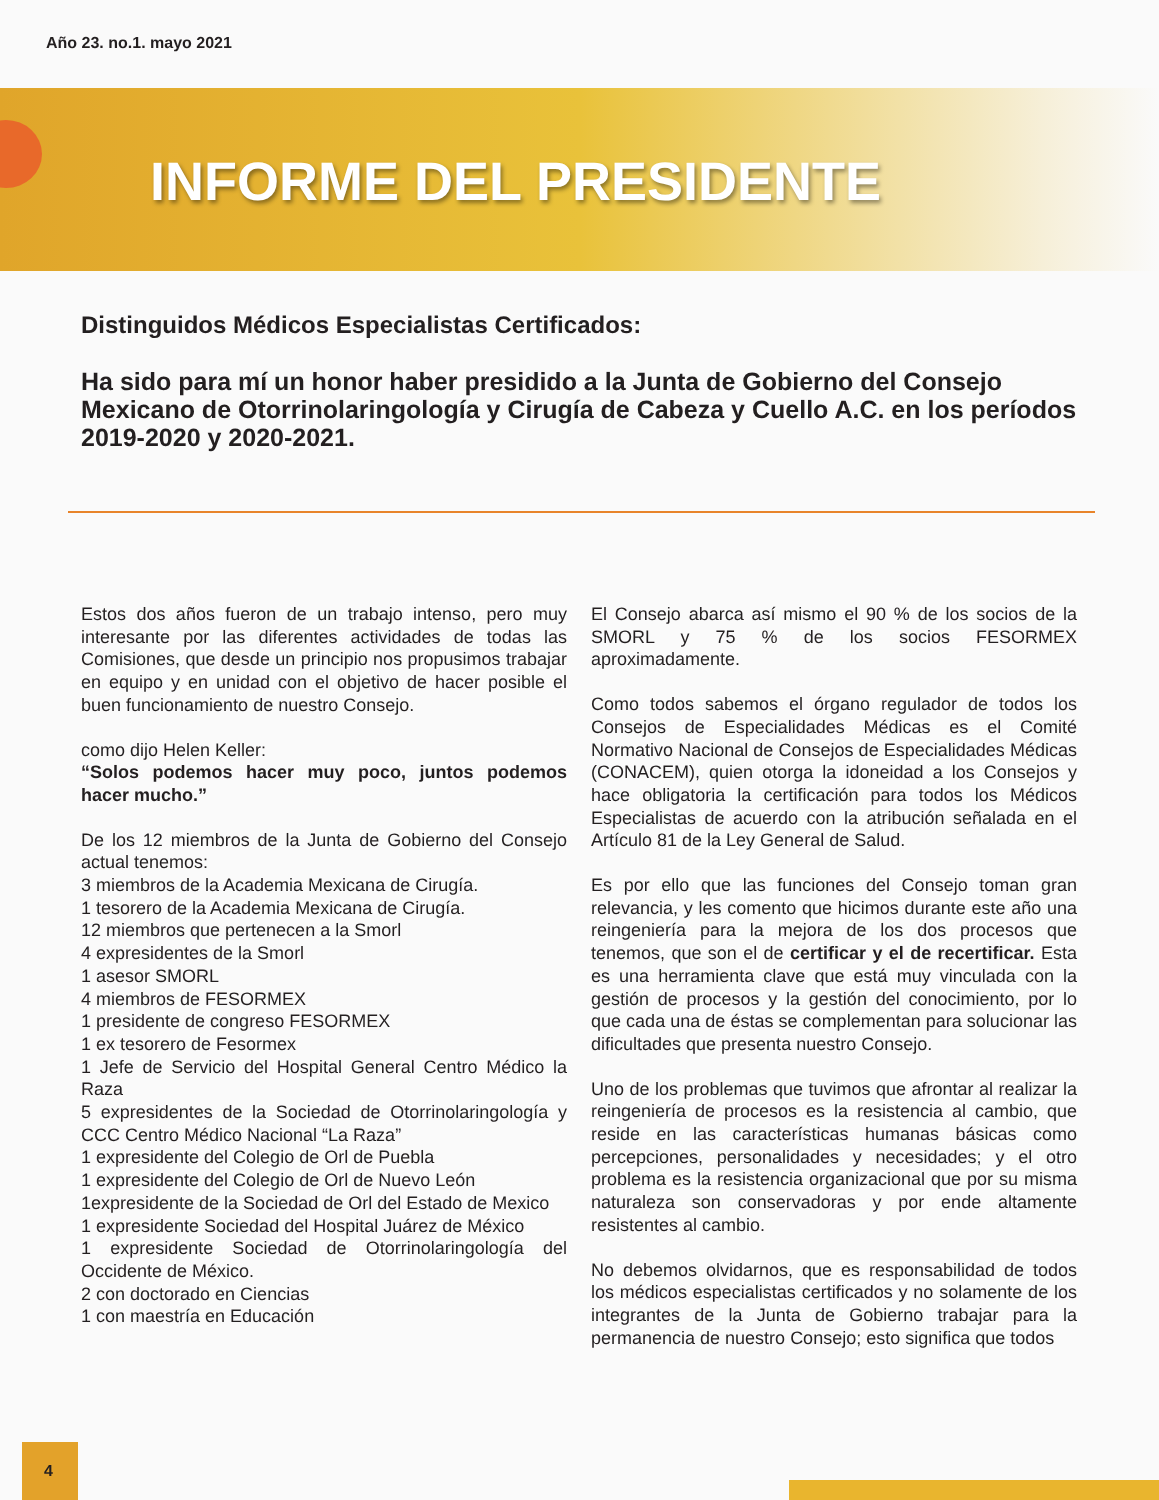Año 23. no.1. mayo 2021
INFORME DEL PRESIDENTE
Distinguidos Médicos Especialistas Certificados:
Ha sido para mí un honor haber presidido a la Junta de Gobierno del Consejo Mexicano de Otorrinolaringología y Cirugía de Cabeza y Cuello A.C. en los períodos 2019-2020 y 2020-2021.
Estos dos años fueron de un trabajo intenso, pero muy interesante por las diferentes actividades de todas las Comisiones, que desde un principio nos propusimos trabajar en equipo y en unidad con el objetivo de hacer posible el buen funcionamiento de nuestro Consejo.
como dijo Helen Keller:
“Solos podemos hacer muy poco, juntos podemos hacer mucho.”
De los 12 miembros de la Junta de Gobierno del Consejo actual tenemos:
3 miembros de la Academia Mexicana de Cirugía.
1 tesorero de la Academia Mexicana de Cirugía.
12 miembros que pertenecen a la Smorl
4 expresidentes de la Smorl
1 asesor SMORL
4 miembros de FESORMEX
1 presidente de congreso FESORMEX
1 ex tesorero de Fesormex
1 Jefe de Servicio del Hospital General Centro Médico la Raza
5 expresidentes de la Sociedad de Otorrinolaringología y CCC Centro Médico Nacional “La Raza”
1 expresidente del Colegio de Orl de Puebla
1 expresidente del Colegio de Orl de Nuevo León
1expresidente de la Sociedad de Orl del Estado de Mexico
1 expresidente Sociedad del Hospital Juárez de México
1 expresidente Sociedad de Otorrinolaringología del Occidente de México.
2 con doctorado en Ciencias
1 con maestría en Educación
El Consejo abarca así mismo el 90 % de los socios de la SMORL y 75 % de los socios FESORMEX aproximadamente.
Como todos sabemos el órgano regulador de todos los Consejos de Especialidades Médicas es el Comité Normativo Nacional de Consejos de Especialidades Médicas (CONACEM), quien otorga la idoneidad a los Consejos y hace obligatoria la certificación para todos los Médicos Especialistas de acuerdo con la atribución señalada en el Artículo 81 de la Ley General de Salud.
Es por ello que las funciones del Consejo toman gran relevancia, y les comento que hicimos durante este año una reingeniería para la mejora de los dos procesos que tenemos, que son el de certificar y el de recertificar. Esta es una herramienta clave que está muy vinculada con la gestión de procesos y la gestión del conocimiento, por lo que cada una de éstas se complementan para solucionar las dificultades que presenta nuestro Consejo.
Uno de los problemas que tuvimos que afrontar al realizar la reingeniería de procesos es la resistencia al cambio, que reside en las características humanas básicas como percepciones, personalidades y necesidades; y el otro problema es la resistencia organizacional que por su misma naturaleza son conservadoras y por ende altamente resistentes al cambio.
No debemos olvidarnos, que es responsabilidad de todos los médicos especialistas certificados y no solamente de los integrantes de la Junta de Gobierno trabajar para la permanencia de nuestro Consejo; esto significa que todos
4